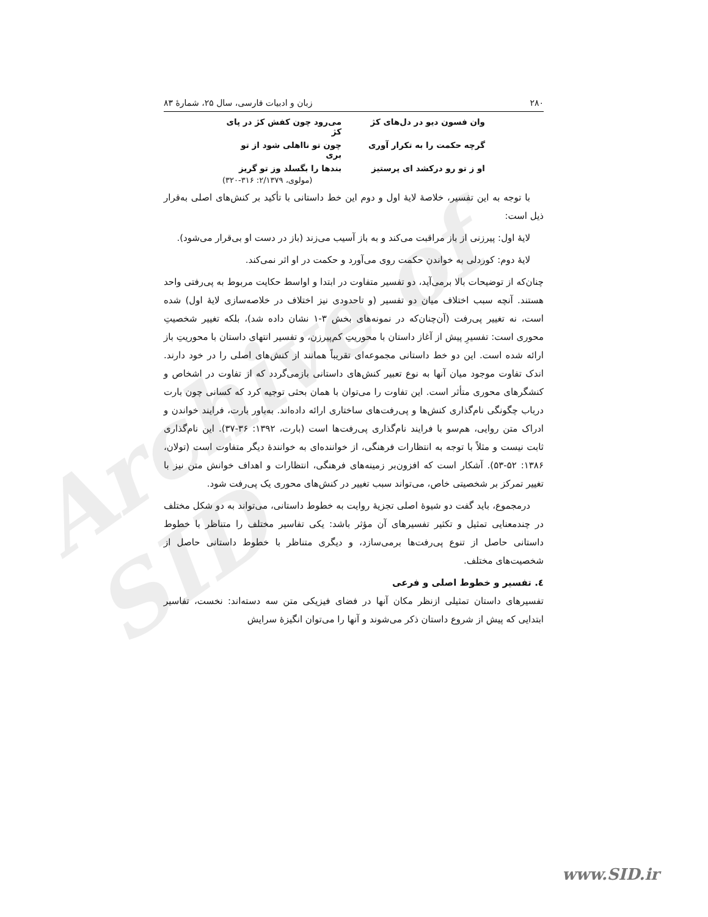Archive of SID
۲۸۰ زبان و ادبیات فارسی، سال ۲۵، شمارهٔ ۸۳
وان فسون دیو در دل‌های کژ
می‌رود چون کفش کژ در پای کژ
گرچه حکمت را به تکرار آوری
چون تو نااهلی شود از تو بری
او ز تو رو درکشد ای پرستیز
بندها را بگسلد وز تو گریز
(مولوی، ۲/۱۳۷۹: ۳۱۶-۳۲۰)
با توجه به این تفسیر، خلاصهٔ لایهٔ اول و دوم این خط داستانی با تأکید بر کنش‌های اصلی به‌قرار ذیل است:
لایهٔ اول: پیرزنی از باز مراقبت می‌کند و به باز آسیب می‌زند (باز در دست او بی‌قرار می‌شود).
لایهٔ دوم: کوردلی به خواندن حکمت روی می‌آورد و حکمت در او اثر نمی‌کند.
چنان‌که از توضیحات بالا برمی‌آید، دو تفسیر متفاوت در ابتدا و اواسط حکایت مربوط به پی‌رفتی واحد هستند. آنچه سبب اختلاف میان دو تفسیر (و تاحدودی نیز اختلاف در خلاصه‌سازی لایهٔ اول) شده است، نه تغییر پی‌رفت (آن‌چنان‌که در نمونه‌های بخش ۳-۱ نشان داده شد)، بلکه تغییر شخصیتِ محوری است: تفسیرِ پیش از آغاز داستان با محوریتِ کم‌پیرزن، و تفسیر انتهای داستان با محوریتِ باز ارائه شده است. این دو خط داستانی مجموعه‌ای تقریباً همانند از کنش‌های اصلی را در خود دارند. اندک تفاوت موجود میان آنها به نوع تعبیر کنش‌های داستانی بازمی‌گردد که از تفاوت در اشخاص و کنشگرهای محوری متأثر است. این تفاوت را می‌توان با همان بحثی توجیه کرد که کسانی چون بارت درباب چگونگی نام‌گذاری کنش‌ها و پی‌رفت‌های ساختاری ارائه داده‌اند. به‌باور بارت، فرایند خواندن و ادراک متن روایی، هم‌سو با فرایند نام‌گذاری پی‌رفت‌ها است (بارت، ۱۳۹۲: ۳۶-۳۷). این نام‌گذاری ثابت نیست و مثلاً با توجه به انتظارات فرهنگی، از خواننده‌ای به خوانندهٔ دیگر متفاوت است (تولان، ۱۳۸۶: ۵۲-۵۳). آشکار است که افزون‌بر زمینه‌های فرهنگی، انتظارات و اهداف خوانش متن نیز با تغییر تمرکز بر شخصیتی خاص، می‌تواند سبب تغییر در کنش‌های محوری یک پی‌رفت شود.
درمجموع، باید گفت دو شیوهٔ اصلی تجزیهٔ روایت به خطوط داستانی، می‌تواند به دو شکل مختلف در چندمعنایی تمثیل و تکثیر تفسیرهای آن مؤثر باشد: یکی تفاسیر مختلف را متناظر با خطوط داستانی حاصل از تنوع پی‌رفت‌ها برمی‌سازد، و دیگری متناظر با خطوط داستانی حاصل از شخصیت‌های مختلف.
٤. تفسیر و خطوط اصلی و فرعی
تفسیرهای داستان تمثیلی ازنظر مکان آنها در فضای فیزیکی متن سه دسته‌اند: نخست، تفاسیر ابتدایی که پیش از شروع داستان ذکر می‌شوند و آنها را می‌توان انگیزهٔ سرایش
www.SID.ir